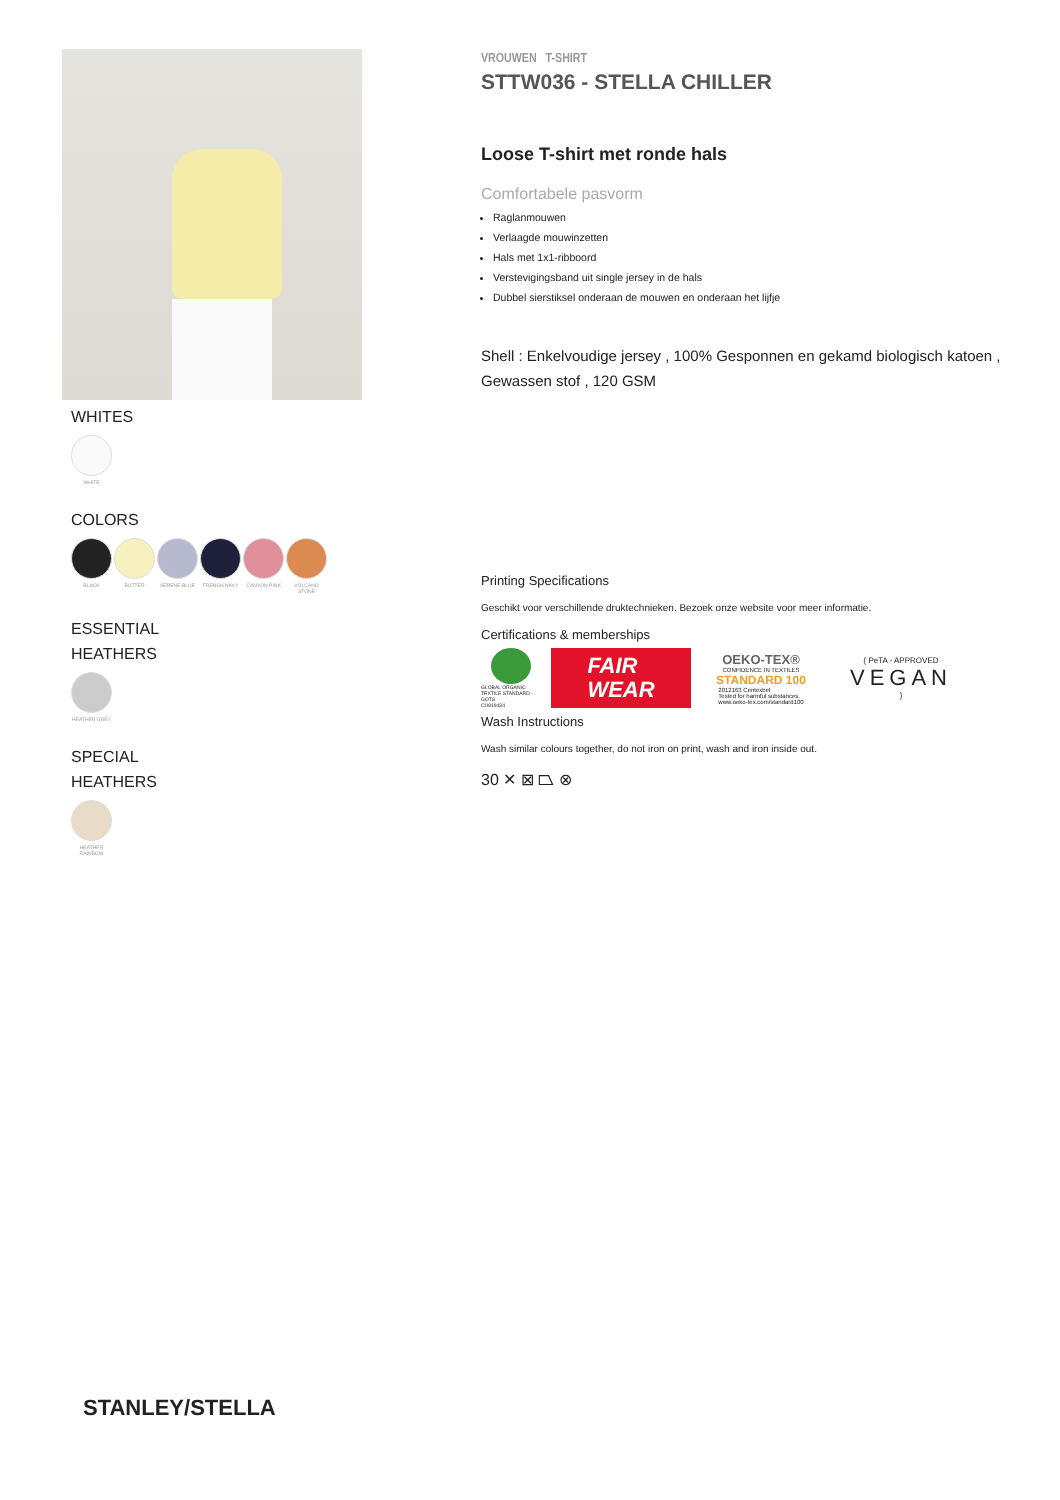WHITES
WHITE
COLORS
BLACK BUTTER SERENE BLUE FRENCH NAVY CANYON PINK VOLCANO STONE
ESSENTIAL
HEATHERS
HEATHER GREY
SPECIAL
HEATHERS
HEATHER RAINBOW
VROUWEN T-SHIRT
STTW036 - STELLA CHILLER
Loose T-shirt met ronde hals
Comfortabele pasvorm
Raglanmouwen
Verlaagde mouwinzetten
Hals met 1x1-ribboord
Verstevigingsband uit single jersey in de hals
Dubbel sierstiksel onderaan de mouwen en onderaan het lijfje
Shell : Enkelvoudige jersey , 100% Gesponnen en gekamd biologisch katoen , Gewassen stof , 120 GSM
Printing Specifications
Geschikt voor verschillende druktechnieken. Bezoek onze website voor meer informatie.
Certifications & memberships
GLOBAL ORGANIC TEXTILE STANDARD · GOTS
CU819434
FAIR
WEAR
OEKO-TEX®
CONFIDENCE IN TEXTILES
STANDARD 100
2012163 Centexbel
Tested for harmful substances.
www.oeko-tex.com/standard100
{ PeTA - APPROVED
VEGAN
}
Wash Instructions
Wash similar colours together, do not iron on print, wash and iron inside out.
30 ✕ ⊠ ⏢ ⊗
STANLEY/STELLA